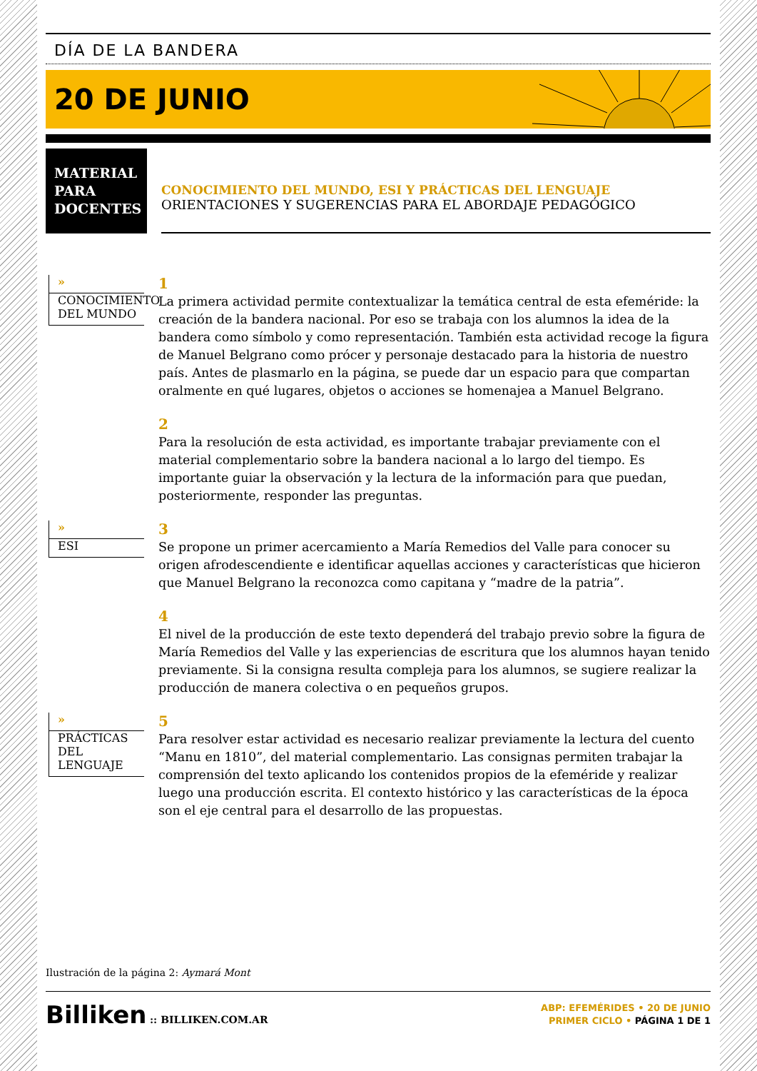DÍA DE LA BANDERA
20 DE JUNIO
MATERIAL PARA DOCENTES
CONOCIMIENTO DEL MUNDO, ESI Y PRÁCTICAS DEL LENGUAJE
ORIENTACIONES Y SUGERENCIAS PARA EL ABORDAJE PEDAGÓGICO
»
CONOCIMIENTO DEL MUNDO
1
La primera actividad permite contextualizar la temática central de esta efeméride: la creación de la bandera nacional. Por eso se trabaja con los alumnos la idea de la bandera como símbolo y como representación. También esta actividad recoge la figura de Manuel Belgrano como prócer y personaje destacado para la historia de nuestro país. Antes de plasmarlo en la página, se puede dar un espacio para que compartan oralmente en qué lugares, objetos o acciones se homenajea a Manuel Belgrano.
2
Para la resolución de esta actividad, es importante trabajar previamente con el material complementario sobre la bandera nacional a lo largo del tiempo. Es importante guiar la observación y la lectura de la información para que puedan, posteriormente, responder las preguntas.
»
ESI
3
Se propone un primer acercamiento a María Remedios del Valle para conocer su origen afrodescendiente e identificar aquellas acciones y características que hicieron que Manuel Belgrano la reconozca como capitana y “madre de la patria”.
4
El nivel de la producción de este texto dependerá del trabajo previo sobre la figura de María Remedios del Valle y las experiencias de escritura que los alumnos hayan tenido previamente. Si la consigna resulta compleja para los alumnos, se sugiere realizar la producción de manera colectiva o en pequeños grupos.
»
PRÁCTICAS DEL LENGUAJE
5
Para resolver estar actividad es necesario realizar previamente la lectura del cuento “Manu en 1810”, del material complementario. Las consignas permiten trabajar la comprensión del texto aplicando los contenidos propios de la efeméride y realizar luego una producción escrita. El contexto histórico y las características de la época son el eje central para el desarrollo de las propuestas.
Ilustración de la página 2: Aymará Mont
Billiken :: BILLIKEN.COM.AR
ABP: EFEMÉRIDES • 20 DE JUNIO
PRIMER CICLO • PÁGINA 1 DE 1